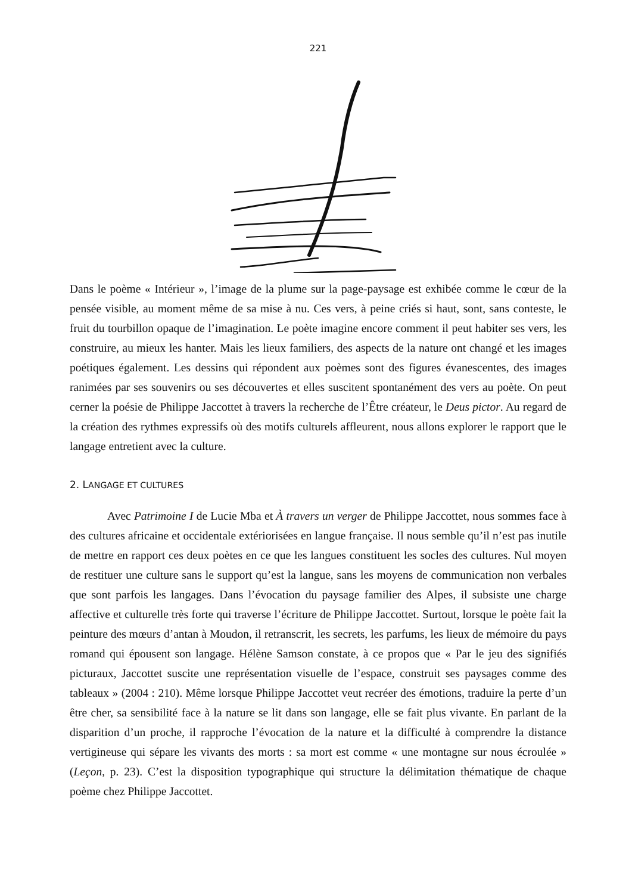221
Dans le poème « Intérieur », l’image de la plume sur la page-paysage est exhibée comme le cœur de la pensée visible, au moment même de sa mise à nu. Ces vers, à peine criés si haut, sont, sans conteste, le fruit du tourbillon opaque de l’imagination. Le poète imagine encore comment il peut habiter ses vers, les construire, au mieux les hanter. Mais les lieux familiers, des aspects de la nature ont changé et les images poétiques également. Les dessins qui répondent aux poèmes sont des figures évanescentes, des images ranimées par ses souvenirs ou ses découvertes et elles suscitent spontanément des vers au poète. On peut cerner la poésie de Philippe Jaccottet à travers la recherche de l’Être créateur, le Deus pictor. Au regard de la création des rythmes expressifs où des motifs culturels affleurent, nous allons explorer le rapport que le langage entretient avec la culture.
2. LANGAGE ET CULTURES
Avec Patrimoine I de Lucie Mba et À travers un verger de Philippe Jaccottet, nous sommes face à des cultures africaine et occidentale extériorisées en langue française. Il nous semble qu’il n’est pas inutile de mettre en rapport ces deux poètes en ce que les langues constituent les socles des cultures. Nul moyen de restituer une culture sans le support qu’est la langue, sans les moyens de communication non verbales que sont parfois les langages. Dans l’évocation du paysage familier des Alpes, il subsiste une charge affective et culturelle très forte qui traverse l’écriture de Philippe Jaccottet. Surtout, lorsque le poète fait la peinture des mœurs d’antan à Moudon, il retranscrit, les secrets, les parfums, les lieux de mémoire du pays romand qui épousent son langage. Hélène Samson constate, à ce propos que « Par le jeu des signifiés picturaux, Jaccottet suscite une représentation visuelle de l’espace, construit ses paysages comme des tableaux » (2004 : 210). Même lorsque Philippe Jaccottet veut recréer des émotions, traduire la perte d’un être cher, sa sensibilité face à la nature se lit dans son langage, elle se fait plus vivante. En parlant de la disparition d’un proche, il rapproche l’évocation de la nature et la difficulté à comprendre la distance vertigineuse qui sépare les vivants des morts : sa mort est comme « une montagne sur nous écroulée » (Leçon, p. 23). C’est la disposition typographique qui structure la délimitation thématique de chaque poème chez Philippe Jaccottet.